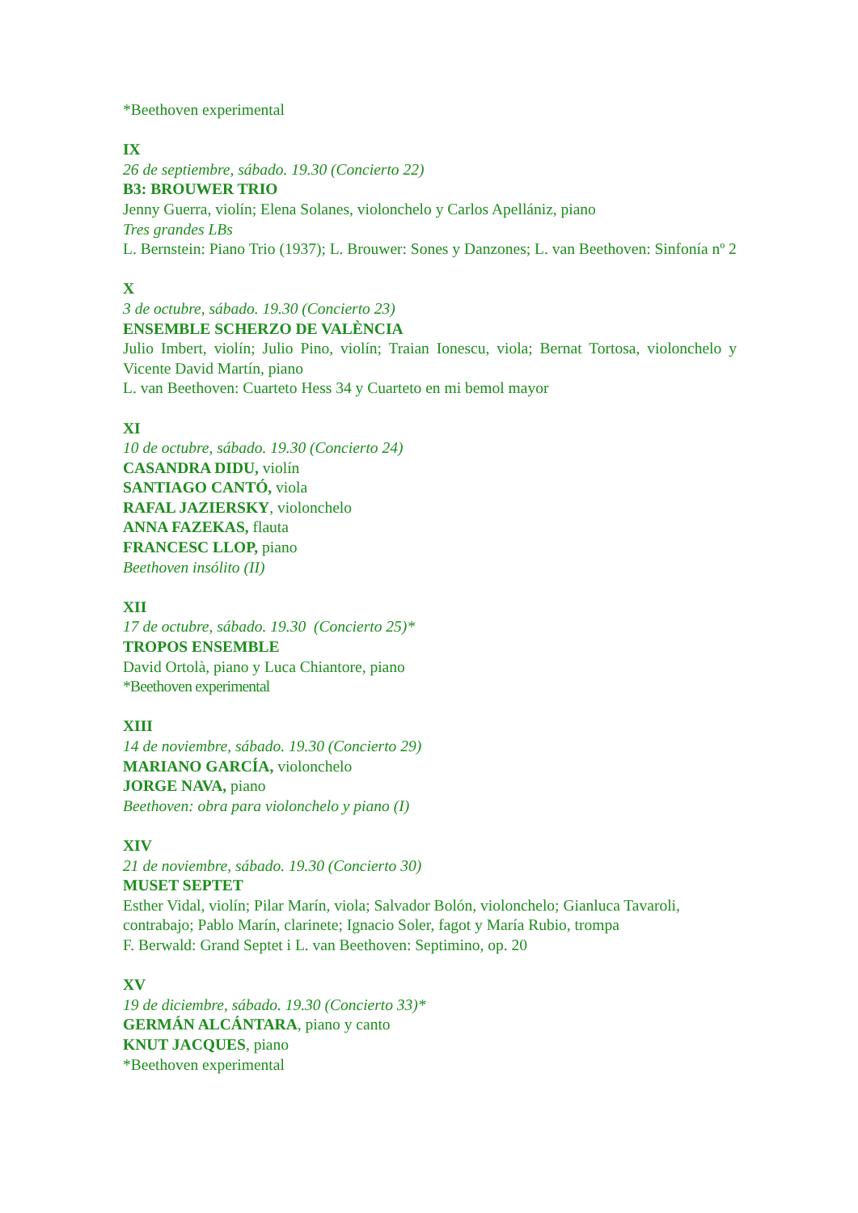*Beethoven experimental
IX
26 de septiembre, sábado. 19.30 (Concierto 22)
B3: BROUWER TRIO
Jenny Guerra, violín; Elena Solanes, violonchelo y Carlos Apellániz, piano
Tres grandes LBs
L. Bernstein: Piano Trio (1937); L. Brouwer: Sones y Danzones; L. van Beethoven: Sinfonía nº 2
X
3 de octubre, sábado. 19.30 (Concierto 23)
ENSEMBLE SCHERZO DE VALÈNCIA
Julio Imbert, violín; Julio Pino, violín; Traian Ionescu, viola; Bernat Tortosa, violonchelo y Vicente David Martín, piano
L. van Beethoven: Cuarteto Hess 34 y Cuarteto en mi bemol mayor
XI
10 de octubre, sábado. 19.30 (Concierto 24)
CASANDRA DIDU, violín
SANTIAGO CANTÓ, viola
RAFAL JAZIERSKY, violonchelo
ANNA FAZEKAS, flauta
FRANCESC LLOP, piano
Beethoven insólito (II)
XII
17 de octubre, sábado. 19.30 (Concierto 25)*
TROPOS ENSEMBLE
David Ortolà, piano y Luca Chiantore, piano
*Beethoven experimental
XIII
14 de noviembre, sábado. 19.30 (Concierto 29)
MARIANO GARCÍA, violonchelo
JORGE NAVA, piano
Beethoven: obra para violonchelo y piano (I)
XIV
21 de noviembre, sábado. 19.30 (Concierto 30)
MUSET SEPTET
Esther Vidal, violín; Pilar Marín, viola; Salvador Bolón, violonchelo; Gianluca Tavaroli, contrabajo; Pablo Marín, clarinete; Ignacio Soler, fagot y María Rubio, trompa
F. Berwald: Grand Septet i L. van Beethoven: Septimino, op. 20
XV
19 de diciembre, sábado. 19.30 (Concierto 33)*
GERMÁN ALCÁNTARA, piano y canto
KNUT JACQUES, piano
*Beethoven experimental